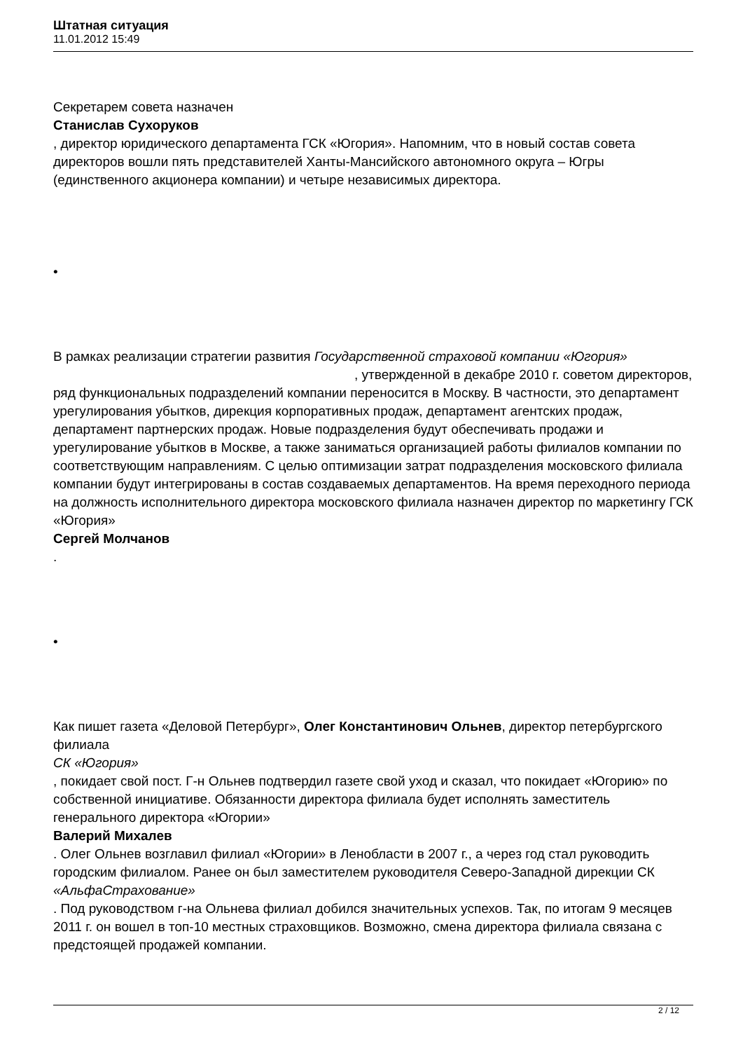Штатная ситуация
11.01.2012 15:49
Секретарем совета назначен
Станислав Сухоруков
, директор юридического департамента ГСК «Югория». Напомним, что в новый состав совета директоров вошли пять представителей Ханты-Мансийского автономного округа – Югры (единственного акционера компании) и четыре независимых директора.
•
В рамках реализации стратегии развития Государственной страховой компании «Югория» , утвержденной в декабре 2010 г. советом директоров, ряд функциональных подразделений компании переносится в Москву. В частности, это департамент урегулирования убытков, дирекция корпоративных продаж, департамент агентских продаж, департамент партнерских продаж. Новые подразделения будут обеспечивать продажи и урегулирование убытков в Москве, а также заниматься организацией работы филиалов компании по соответствующим направлениям. С целью оптимизации затрат подразделения московского филиала компании будут интегрированы в состав создаваемых департаментов. На время переходного периода на должность исполнительного директора московского филиала назначен директор по маркетингу ГСК «Югория»
Сергей Молчанов
.
•
Как пишет газета «Деловой Петербург», Олег Константинович Ольнев, директор петербургского филиала
СК «Югория»
, покидает свой пост. Г-н Ольнев подтвердил газете свой уход и сказал, что покидает «Югорию» по собственной инициативе. Обязанности директора филиала будет исполнять заместитель генерального директора «Югории»
Валерий Михалев
. Олег Ольнев возглавил филиал «Югории» в Ленобласти в 2007 г., а через год стал руководить городским филиалом. Ранее он был заместителем руководителя Северо-Западной дирекции СК
«АльфаСтрахование»
. Под руководством г-на Ольнева филиал добился значительных успехов. Так, по итогам 9 месяцев 2011 г. он вошел в топ-10 местных страховщиков. Возможно, смена директора филиала связана с предстоящей продажей компании.
2 / 12